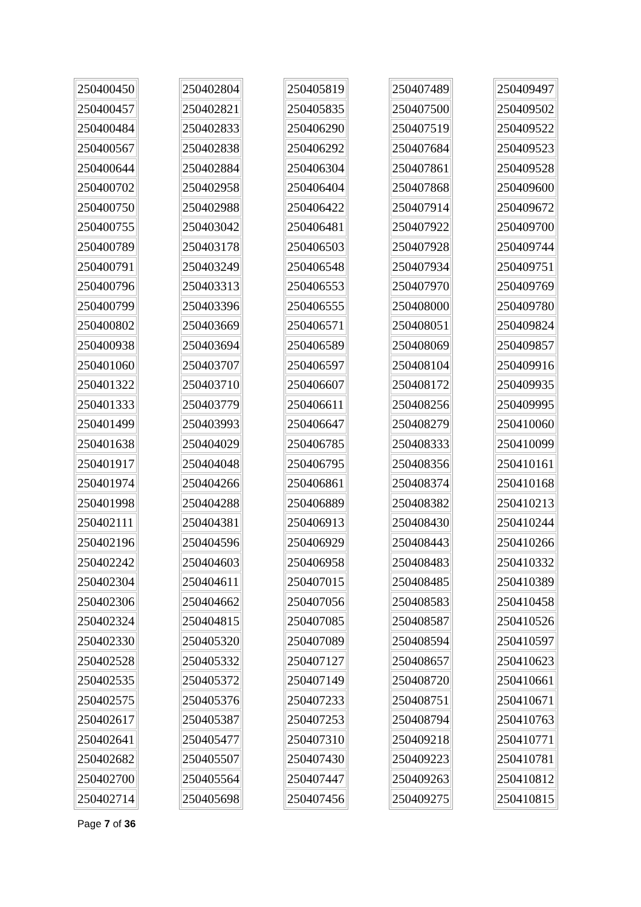| 250400450 |
| 250400457 |
| 250400484 |
| 250400567 |
| 250400644 |
| 250400702 |
| 250400750 |
| 250400755 |
| 250400789 |
| 250400791 |
| 250400796 |
| 250400799 |
| 250400802 |
| 250400938 |
| 250401060 |
| 250401322 |
| 250401333 |
| 250401499 |
| 250401638 |
| 250401917 |
| 250401974 |
| 250401998 |
| 250402111 |
| 250402196 |
| 250402242 |
| 250402304 |
| 250402306 |
| 250402324 |
| 250402330 |
| 250402528 |
| 250402535 |
| 250402575 |
| 250402617 |
| 250402641 |
| 250402682 |
| 250402700 |
| 250402714 |
| 250402804 |
| 250402821 |
| 250402833 |
| 250402838 |
| 250402884 |
| 250402958 |
| 250402988 |
| 250403042 |
| 250403178 |
| 250403249 |
| 250403313 |
| 250403396 |
| 250403669 |
| 250403694 |
| 250403707 |
| 250403710 |
| 250403779 |
| 250403993 |
| 250404029 |
| 250404048 |
| 250404266 |
| 250404288 |
| 250404381 |
| 250404596 |
| 250404603 |
| 250404611 |
| 250404662 |
| 250404815 |
| 250405320 |
| 250405332 |
| 250405372 |
| 250405376 |
| 250405387 |
| 250405477 |
| 250405507 |
| 250405564 |
| 250405698 |
| 250405819 |
| 250405835 |
| 250406290 |
| 250406292 |
| 250406304 |
| 250406404 |
| 250406422 |
| 250406481 |
| 250406503 |
| 250406548 |
| 250406553 |
| 250406555 |
| 250406571 |
| 250406589 |
| 250406597 |
| 250406607 |
| 250406611 |
| 250406647 |
| 250406785 |
| 250406795 |
| 250406861 |
| 250406889 |
| 250406913 |
| 250406929 |
| 250406958 |
| 250407015 |
| 250407056 |
| 250407085 |
| 250407089 |
| 250407127 |
| 250407149 |
| 250407233 |
| 250407253 |
| 250407310 |
| 250407430 |
| 250407447 |
| 250407456 |
| 250407489 |
| 250407500 |
| 250407519 |
| 250407684 |
| 250407861 |
| 250407868 |
| 250407914 |
| 250407922 |
| 250407928 |
| 250407934 |
| 250407970 |
| 250408000 |
| 250408051 |
| 250408069 |
| 250408104 |
| 250408172 |
| 250408256 |
| 250408279 |
| 250408333 |
| 250408356 |
| 250408374 |
| 250408382 |
| 250408430 |
| 250408443 |
| 250408483 |
| 250408485 |
| 250408583 |
| 250408587 |
| 250408594 |
| 250408657 |
| 250408720 |
| 250408751 |
| 250408794 |
| 250409218 |
| 250409223 |
| 250409263 |
| 250409275 |
| 250409497 |
| 250409502 |
| 250409522 |
| 250409523 |
| 250409528 |
| 250409600 |
| 250409672 |
| 250409700 |
| 250409744 |
| 250409751 |
| 250409769 |
| 250409780 |
| 250409824 |
| 250409857 |
| 250409916 |
| 250409935 |
| 250409995 |
| 250410060 |
| 250410099 |
| 250410161 |
| 250410168 |
| 250410213 |
| 250410244 |
| 250410266 |
| 250410332 |
| 250410389 |
| 250410458 |
| 250410526 |
| 250410597 |
| 250410623 |
| 250410661 |
| 250410671 |
| 250410763 |
| 250410771 |
| 250410781 |
| 250410812 |
| 250410815 |
Page 7 of 36